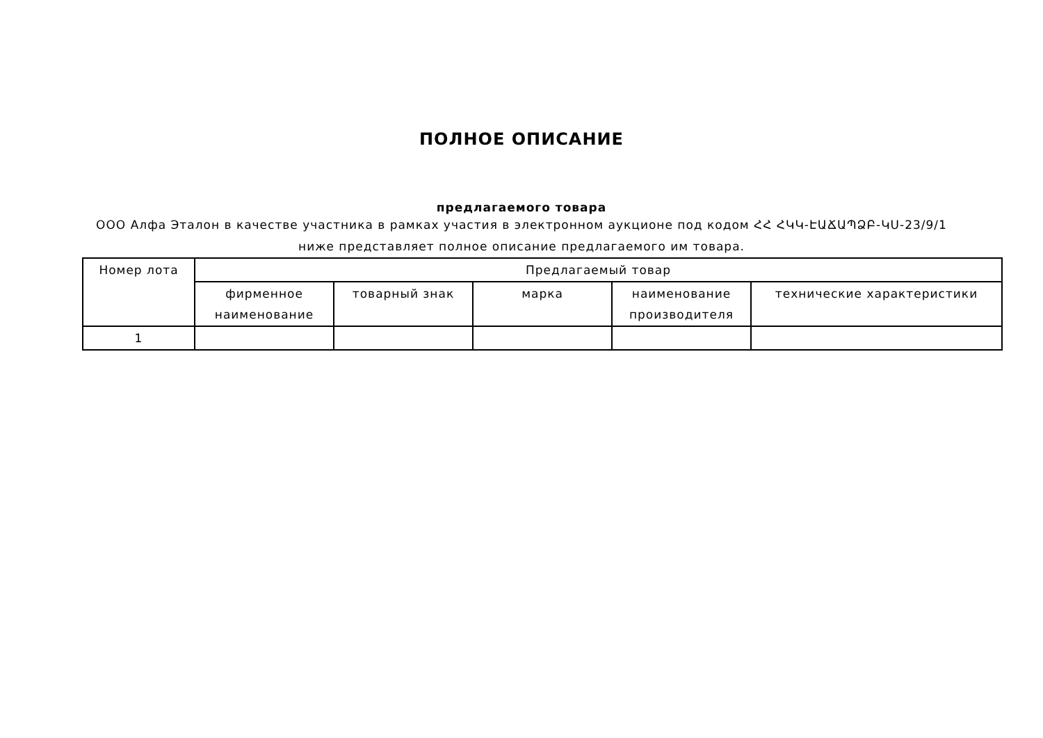ПОЛНОЕ ОПИСАНИЕ
предлагаемого товара
ООО Алфа Эталон в качестве участника в рамках участия в электронном аукционе под кодом ՀՀ ՀԿԿ-ԷԱՃԱՊՁԲ-ԿՍ-23/9/1 ниже представляет полное описание предлагаемого им товара.
| Номер лота | Предлагаемый товар | | | | |
| --- | --- | --- | --- | --- | --- |
| | фирменное наименование | товарный знак | марка | наименование производителя | технические характеристики |
| 1 | | | | | |